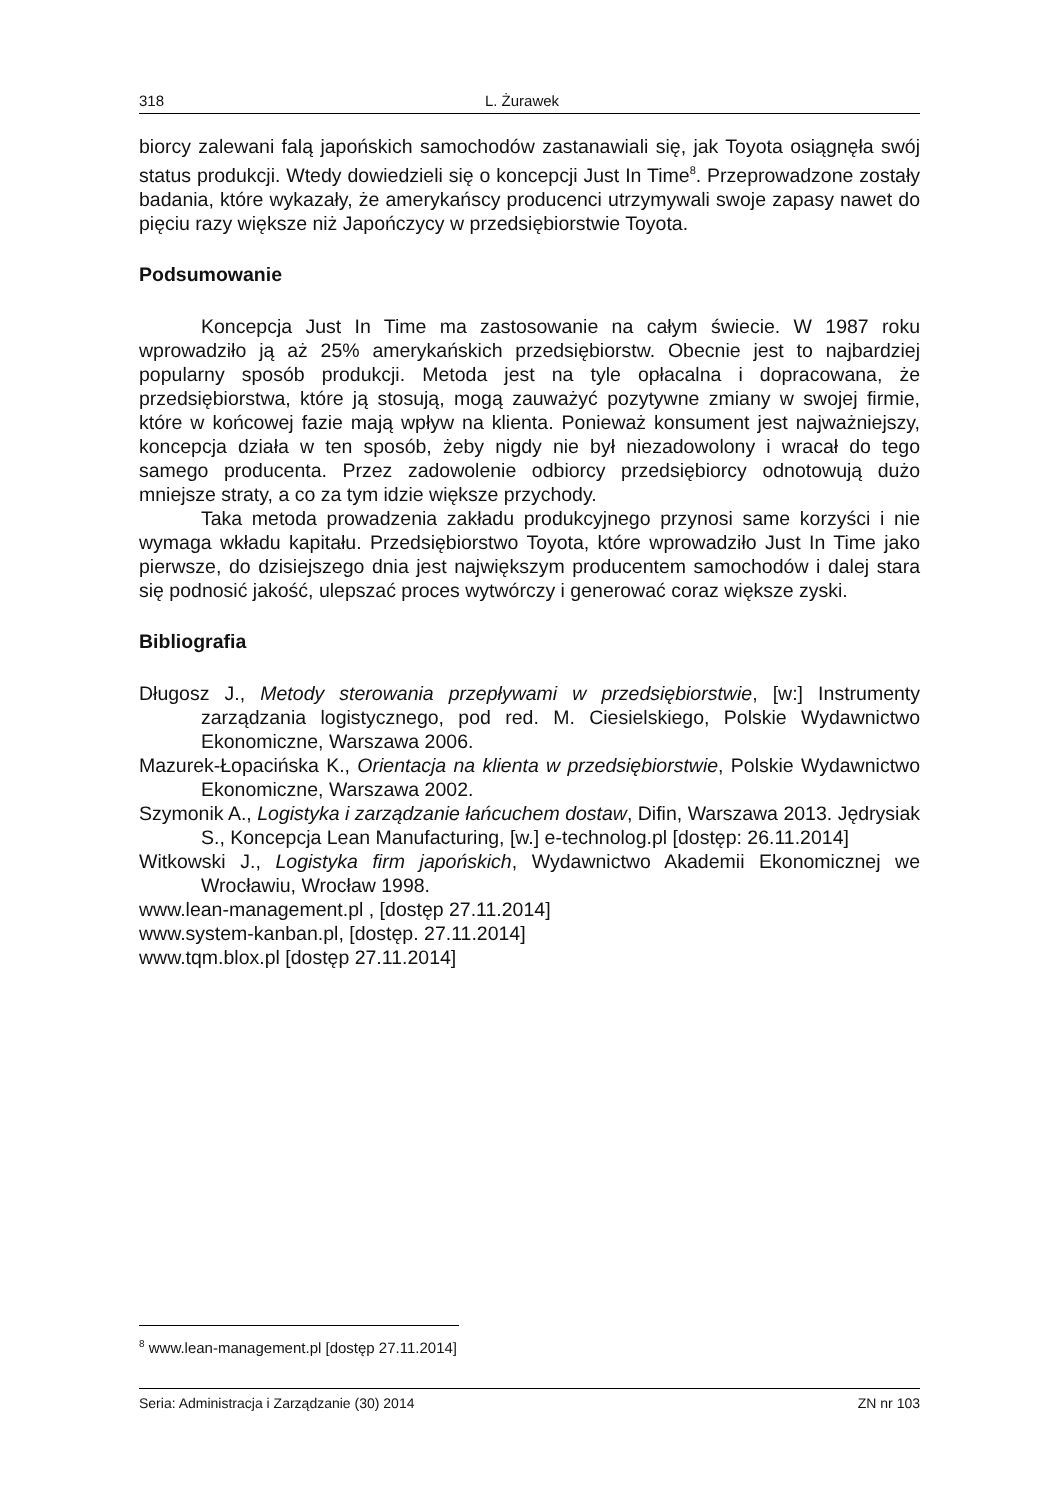318 L. Żurawek
biorcy zalewani falą japońskich samochodów zastanawiali się, jak Toyota osiągnęła swój status produkcji. Wtedy dowiedzieli się o koncepcji Just In Time<sup>8</sup>. Przeprowadzone zostały badania, które wykazały, że amerykańscy producenci utrzymywali swoje zapasy nawet do pięciu razy większe niż Japończycy w przedsiębiorstwie Toyota.
Podsumowanie
Koncepcja Just In Time ma zastosowanie na całym świecie. W 1987 roku wprowadziło ją aż 25% amerykańskich przedsiębiorstw. Obecnie jest to najbardziej popularny sposób produkcji. Metoda jest na tyle opłacalna i dopracowana, że przedsiębiorstwa, które ją stosują, mogą zauważyć pozytywne zmiany w swojej firmie, które w końcowej fazie mają wpływ na klienta. Ponieważ konsument jest najważniejszy, koncepcja działa w ten sposób, żeby nigdy nie był niezadowolony i wracał do tego samego producenta. Przez zadowolenie odbiorcy przedsiębiorcy odnotowują dużo mniejsze straty, a co za tym idzie większe przychody.
Taka metoda prowadzenia zakładu produkcyjnego przynosi same korzyści i nie wymaga wkładu kapitału. Przedsiębiorstwo Toyota, które wprowadziło Just In Time jako pierwsze, do dzisiejszego dnia jest największym producentem samochodów i dalej stara się podnosić jakość, ulepszać proces wytwórczy i generować coraz większe zyski.
Bibliografia
Długosz J., Metody sterowania przepływami w przedsiębiorstwie, [w:] Instrumenty zarządzania logistycznego, pod red. M. Ciesielskiego, Polskie Wydawnictwo Ekonomiczne, Warszawa 2006.
Mazurek-Łopacińska K., Orientacja na klienta w przedsiębiorstwie, Polskie Wydawnictwo Ekonomiczne, Warszawa 2002.
Szymonik A., Logistyka i zarządzanie łańcuchem dostaw, Difin, Warszawa 2013. Jędrysiak S., Koncepcja Lean Manufacturing, [w.] e-technolog.pl [dostęp: 26.11.2014]
Witkowski J., Logistyka firm japońskich, Wydawnictwo Akademii Ekonomicznej we Wrocławiu, Wrocław 1998.
www.lean-management.pl , [dostęp 27.11.2014]
www.system-kanban.pl, [dostęp. 27.11.2014]
www.tqm.blox.pl [dostęp 27.11.2014]
<sup>8</sup> www.lean-management.pl [dostęp 27.11.2014]
Seria: Administracja i Zarządzanie (30) 2014 ZN nr 103